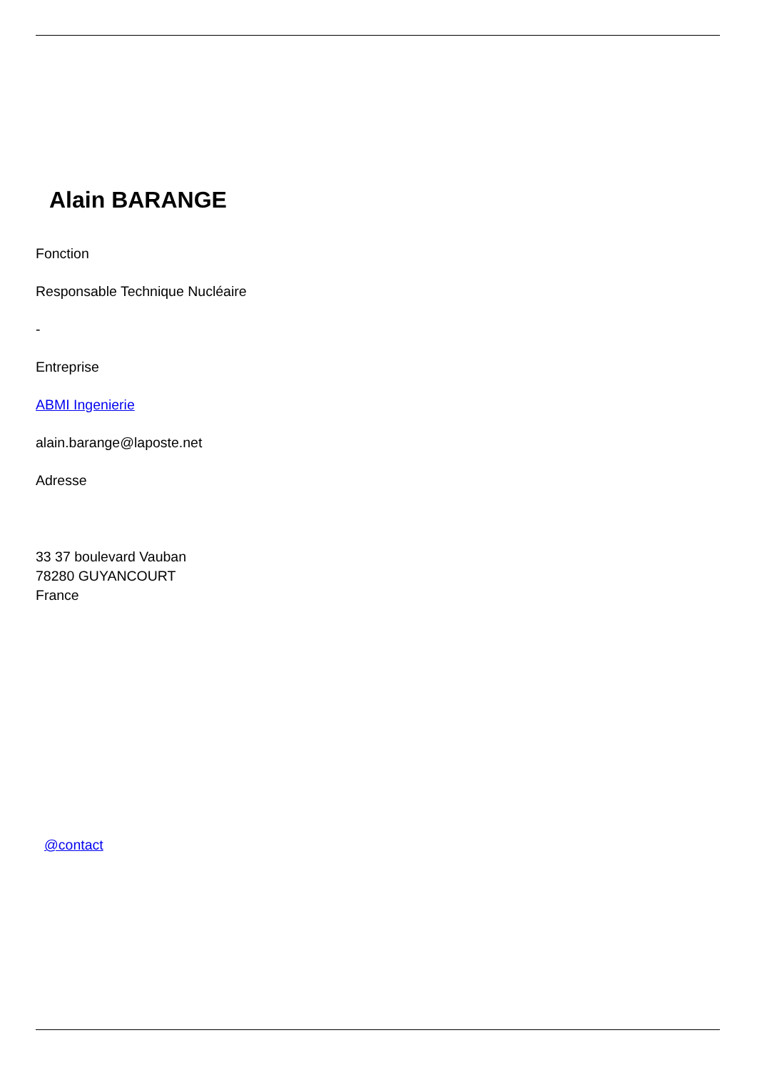Alain BARANGE
Fonction
Responsable Technique Nucléaire
-
Entreprise
ABMI Ingenierie
alain.barange@laposte.net
Adresse
33 37 boulevard Vauban
78280 GUYANCOURT
France
@contact